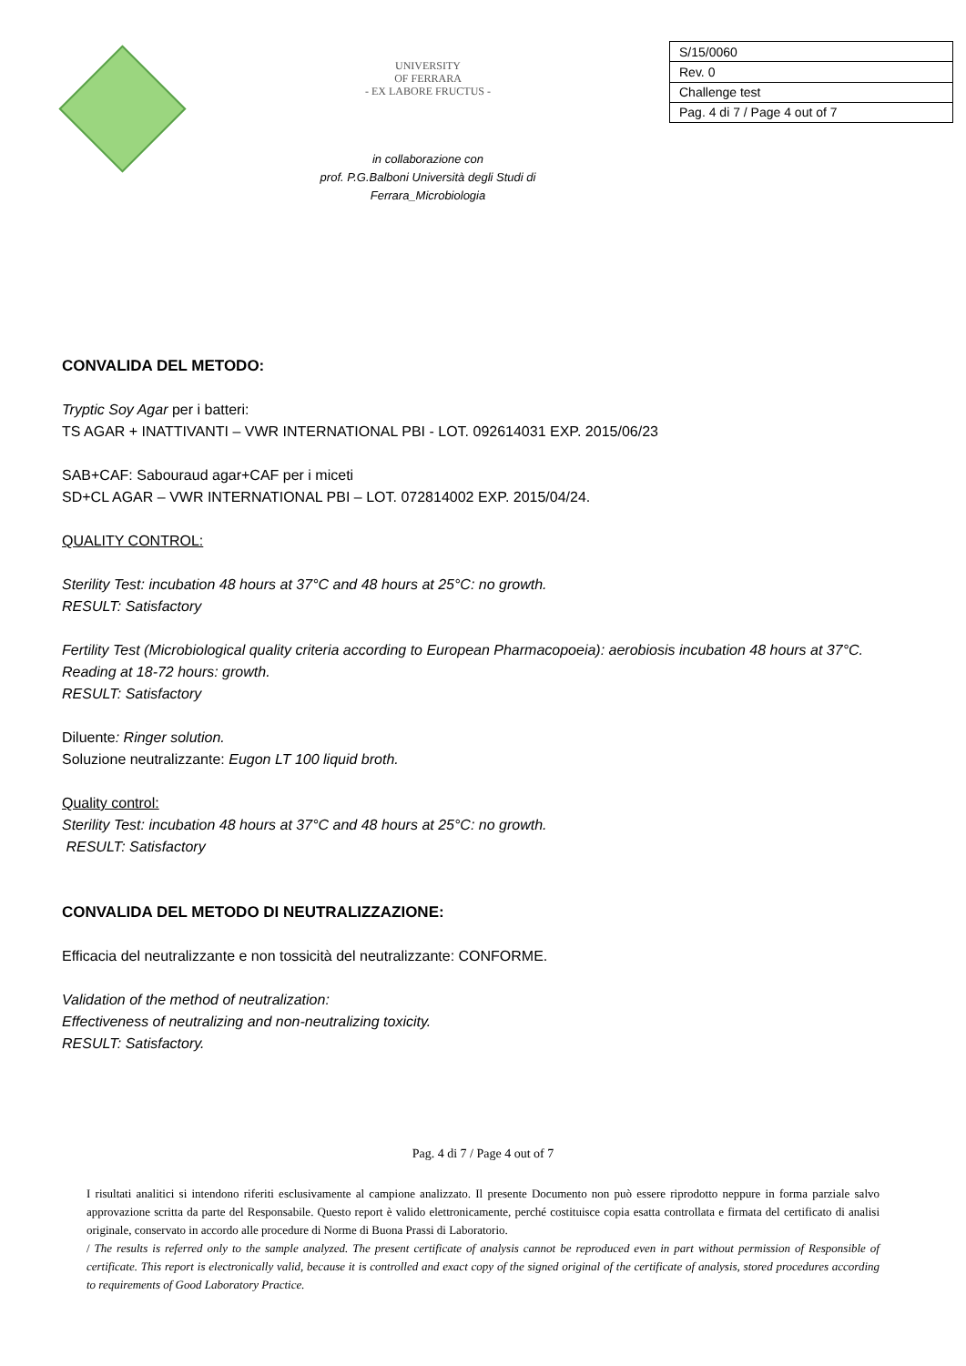UNIVERSITY
OF FERRARA
- EX LABORE FRUCTUS -
in collaborazione con
prof. P.G.Balboni Università degli Studi di
Ferrara_Microbiologia
| S/15/0060 |
| Rev. 0 |
| Challenge test |
| Pag. 4 di 7 / Page 4 out of 7 |
CONVALIDA DEL METODO:
Tryptic Soy Agar per i batteri:
TS AGAR + INATTIVANTI – VWR INTERNATIONAL PBI - LOT. 092614031 EXP. 2015/06/23
SAB+CAF: Sabouraud agar+CAF per i miceti
SD+CL AGAR – VWR INTERNATIONAL PBI – LOT. 072814002 EXP. 2015/04/24.
QUALITY CONTROL:
Sterility Test: incubation 48 hours at 37°C and 48 hours at 25°C: no growth.
RESULT: Satisfactory
Fertility Test (Microbiological quality criteria according to European Pharmacopoeia): aerobiosis incubation 48 hours at 37°C. Reading at 18-72 hours: growth.
RESULT: Satisfactory
Diluente: Ringer solution.
Soluzione neutralizzante: Eugon LT 100 liquid broth.
Quality control:
Sterility Test: incubation 48 hours at 37°C and 48 hours at 25°C: no growth.
RESULT: Satisfactory
CONVALIDA DEL METODO DI NEUTRALIZZAZIONE:
Efficacia del neutralizzante e non tossicità del neutralizzante: CONFORME.
Validation of the method of neutralization:
Effectiveness of neutralizing and non-neutralizing toxicity.
RESULT: Satisfactory.
Pag. 4 di 7 / Page 4 out of 7
I risultati analitici si intendono riferiti esclusivamente al campione analizzato. Il presente Documento non può essere riprodotto neppure in forma parziale salvo approvazione scritta da parte del Responsabile. Questo report è valido elettronicamente, perché costituisce copia esatta controllata e firmata del certificato di analisi originale, conservato in accordo alle procedure di Norme di Buona Prassi di Laboratorio.
/ The results is referred only to the sample analyzed. The present certificate of analysis cannot be reproduced even in part without permission of Responsible of certificate. This report is electronically valid, because it is controlled and exact copy of the signed original of the certificate of analysis, stored procedures according to requirements of Good Laboratory Practice.